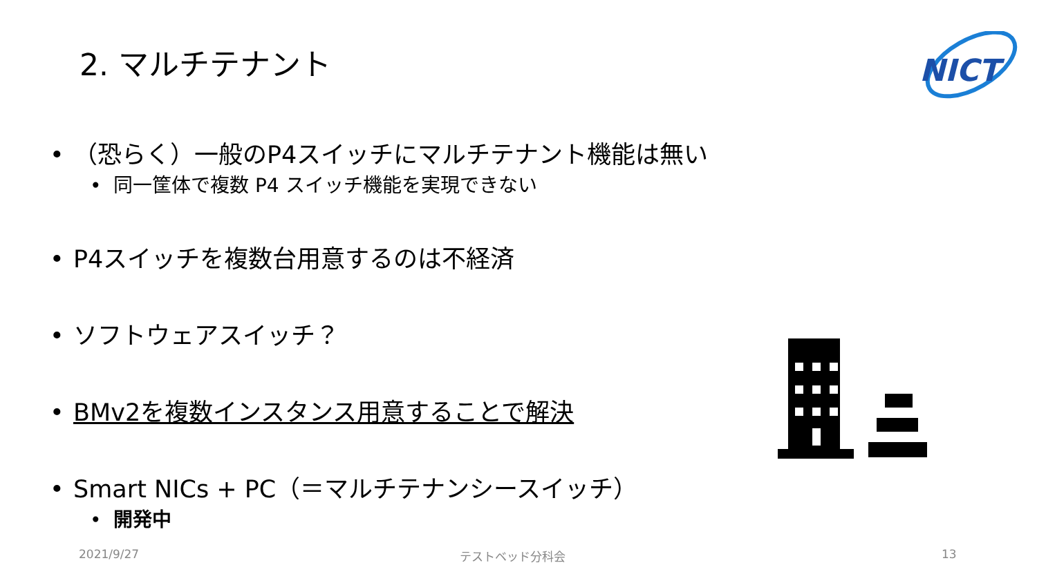2. マルチテナント
NICT
• （恐らく）一般のP4スイッチにマルチテナント機能は無い
• 同一筐体で複数 P4 スイッチ機能を実現できない
• P4スイッチを複数台用意するのは不経済
• ソフトウェアスイッチ？
• BMv2を複数インスタンス用意することで解決
• Smart NICs + PC（＝マルチテナンシースイッチ）
• 開発中
2021/9/27 テストベッド分科会 13